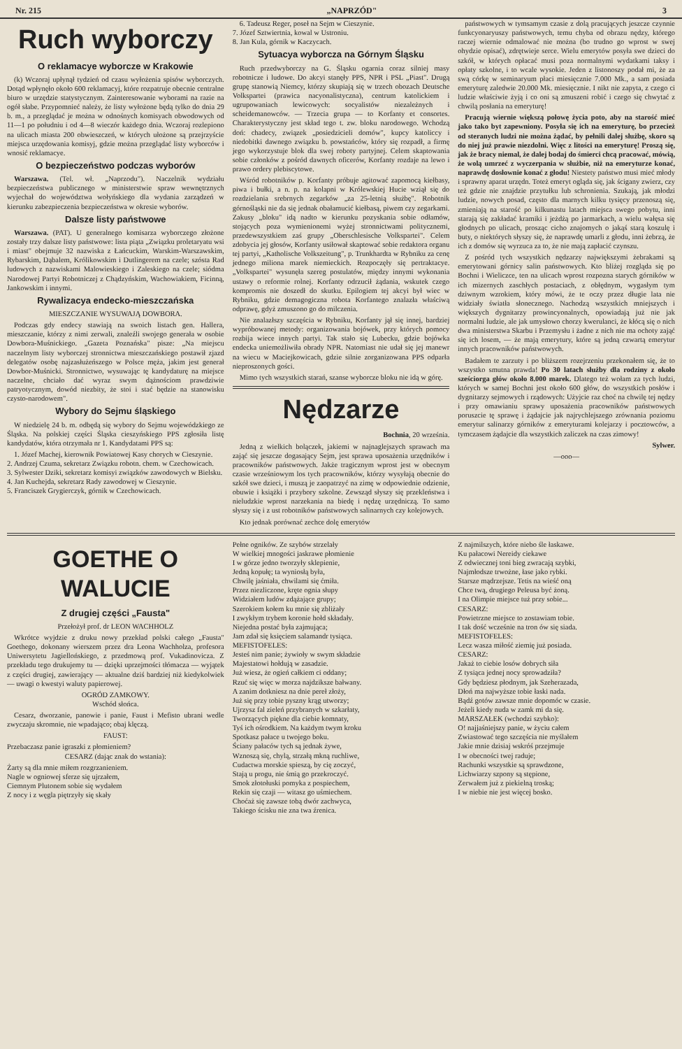Nr. 215 „NAPRZÓD" 3
Ruch wyborczy
O reklamacye wyborcze w Krakowie
(k) Wczoraj upłynął tydzień od czasu wyłożenia spisów wyborczych. Dotąd wpłynęło około 600 reklamacyj, które rozpatruje obecnie centralne biuro w urzędzie statystycznym. Zainteresowanie wyborami na razie na ogół słabe. Przypomnieć należy, że listy wyłożone będą tylko do dnia 29 b. m., a przeglądać je można w odnośnych komisyach obwodowych od 11—1 po południu i od 4—8 wieczór każdego dnia. Wczoraj rozlepiono na ulicach miasta 200 obwieszczeń, w których ułożone są przejrzyście miejsca urzędowania komisyj, gdzie można przeglądać listy wyborców i wnosić reklamacye.
O bezpieczeństwo podczas wyborów
Warszawa. (Tel. wł. „Naprzodu"). Naczelnik wydziału bezpieczeństwa publicznego w ministerstwie spraw wewnętrznych wyjechał do województwa wołyńskiego dla wydania zarządzeń w kierunku zabezpieczenia bezpieczeństwa w okresie wyborów.
Dalsze listy państwowe
Warszawa. (PAT). U generalnego komisarza wyborczego złożone zostały trzy dalsze listy państwowe: lista piąta „Związku proletaryatu wsi i miast" obejmuje 32 nazwiska z Łańcuckim, Warskim-Warszawskim, Rybarskim, Dąbalem, Królikowskim i Dutlingerem na czele; szósta Rad ludowych z nazwiskami Malowieskiego i Zaleskiego na czele; siódma Narodowej Partyi Robotniczej z Chądzyńskim, Wachowiakiem, Ficinną, Jankowskim i innymi.
Rywalizacya endecko-mieszczańska
MIESZCZANIE WYSUWAJĄ DOWBORA.
Podczas gdy endecy stawiają na swoich listach gen. Hallera, mieszczanie, którzy z nimi zerwali, znaleźli swojego generała w osobie Dowbora-Muśnickiego. „Gazeta Poznańska" pisze: „Na miejscu naczelnym listy wyborczej stronnictwa mieszczańskiego postawił zjazd delegatów osobę najzasłużeńszego w Polsce męża, jakim jest generał Dowbor-Muśnicki. Stronnictwo, wysuwając tę kandydaturę na miejsce naczelne, chciało dać wyraz swym dążnościom prawdziwie patryotycznym, dowód niezbity, że stoi i stać będzie na stanowisku czysto-narodowem".
Wybory do Sejmu śląskiego
W niedzielę 24 b. m. odbędą się wybory do Sejmu wojewódzkiego ze Śląska. Na polskiej części Śląska cieszyńskiego PPS zgłosiła listę kandydatów, która otrzymała nr 1. Kandydatami PPS są:
1. Józef Machej, kierownik Powiatowej Kasy chorych w Cieszynie.
2. Andrzej Czuma, sekretarz Związku robotn. chem. w Czechowicach.
3. Sylwester Dziki, sekretarz komisyi związków zawodowych w Bielsku.
4. Jan Kuchejda, sekretarz Rady zawodowej w Cieszynie.
5. Franciszek Grygierczyk, górnik w Czechowicach.
6. Tadeusz Reger, poseł na Sejm w Cieszynie.
7. Józef Sztwiertnia, kowal w Ustroniu.
8. Jan Kula, górnik w Kaczycach.
Sytuacya wyborcza na Górnym Śląsku
Ruch przedwyborczy na G. Śląsku ogarnia coraz silniej masy robotnicze i ludowe. Do akcyi stanęły PPS, NPR i PSL „Piast". Drugą grupę stanowią Niemcy, którzy skupiają się w trzech obozach Deutsche Volkspartei (prawica nacyonalistyczna), centrum katolickiem i ugrupowaniach lewicowych: socyalistów niezależnych i scheidemanowców. — Trzecia grupa — to Korfanty et consortes. Charakterystyczny jest skład tego t. zw. bloku narodowego. Wchodzą doń: chadecy, związek „posiedzicieli domów", kupcy katoliccy i niedobitki dawnego związku b. powstańców, który się rozpadł, a firmę jego wykorzystuje blok dla swej roboty partyjnej. Celem skaptowania sobie członków z pośród dawnych oficerów, Korfanty rozdaje na lewo i prawo ordery plebiscytowe.
Wśród robotników p. Korfanty próbuje agitować zapomocą kiełbasy, piwa i bułki, a n. p. na kolapni w Królewskiej Hucie wziął się do rozdzielania srebrnych zegarków „za 25-letnią służbę". Robotnik górnośląski nie da się jednak obałamucić kiełbasą, piwem czy zegarkami. Zakusy „bloku" idą nadto w kierunku pozyskania sobie odłamów, stojących poza wymienionemi wyżej stronnictwami politycznemi, przedewszystkiem zaś grupy „Oberschlesische Volkspartei". Celem zdobycia jej głosów, Korfanty usiłował skaptować sobie redaktora organu tej partyi, „Katholische Volkszeitung", p. Trunkhardta w Rybniku za cenę jednego miliona marek niemieckich. Rozpoczęły się pertraktacye. „Volkspartei" wysunęła szereg postulatów, między innymi wykonania ustawy o reformie rolnej. Korfanty odrzucił żądania, wskutek czego kompromis nie doszedł do skutku. Epilogiem tej akcyi był wiec w Rybniku, gdzie demagogiczna robota Korfantego znalazła właściwą odprawę, gdyż zmuszono go do milczenia.
Nie znalazłszy szczęścia w Rybniku, Korfanty jął się innej, bardziej wypróbowanej metody: organizowania bojówek, przy których pomocy rozbija wiece innych partyi. Tak stało się Lubecku, gdzie bojówka endecka uniemożliwiła obrady NPR. Natomiast nie udał się jej manewr na wiecu w Maciejkowicach, gdzie silnie zorganizowana PPS odparła nieproszonych gości.
Mimo tych wszystkich starań, szanse wyborcze bloku nie idą w górę.
Nędzarze
Bochnia, 20 września.
Jedną z wielkich bolączek, jakiemi w najnaglejszych sprawach ma zająć się jeszcze dogasający Sejm, jest sprawa uposażenia urzędników i pracowników państwowych. Jakże tragicznym wprost jest w obecnym czasie wrześniowym los tych pracowników, którzy wysyłają obecnie do szkół swe dzieci, i muszą je zaopatrzyć na zimę w odpowiednie odzienie, obuwie i książki i przybory szkolne. Zewsząd słyszy się przekleństwa i nieludzkie wprost narzekania na biedę i nędzę urzędniczą. To samo słyszy się i z ust robotników państwowych salinarnych czy kolejowych.
Kto jednak porównać zechce dolę emerytów
państwowych w tymsamym czasie z dolą pracujących jeszcze czynnie funkcyonaryuszy państwowych, temu chyba od obrazu nędzy, którego raczej wiernie odmalować nie można (bo trudno go wprost w swej ohydzie opisać), zdrętwieje serce. Wielu emerytów posyła swe dzieci do szkół, w których opłacać musi poza normalnymi wydatkami taksy i opłaty szkolne, i to wcale wysokie. Jeden z listonoszy podał mi, że za swą córkę w seminaryum płaci miesięcznie 7.000 Mk., a sam posiada emeryturę zaledwie 20.000 Mk. miesięcznie. I nikt nie zapyta, z czego ci ludzie właściwie żyją i co oni są zmuszeni robić i czego się chwytać z chwilą posłania na emeryturę!
Pracują wiernie większą połowę życia poto, aby na starość mieć jako tako byt zapewniony. Posyła się ich na emeryturę, bo przecież od steranych ludzi nie można żądać, by pełnili dalej służbę, skoro są do niej już prawie niezdolni. Więc z litości na emeryturę! Proszą się, jak że bracy niemal, że dalej bodaj do śmierci chcą pracować, mówią, że wolą umrzeć z wyczerpania w służbie, niż na emeryturze konać, naprawdę dosłownie konać z głodu! Niestety państwo musi mieć młody i sprawny aparat urzędn. Toteż emeryt ogląda się, jak ścigany zwierz, czy też gdzie nie znajdzie przytułku lub schronienia. Szukają, jak młodzi ludzie, nowych posad, często dla marnych kilku tysięcy przenoszą się, zmieniają na starość po kilkunastu latach miejsca swego pobytu, inni starają się zakładać kramiki i jeżdżą po jarmarkach, a wielu wałęsa się głodnych po ulicach, prosząc cicho znajomych o jakąś starą koszulę i buty, o niektórych słyszy się, że naprawdę umarli z głodu, inni żebrzą, że ich z domów się wyrzuca za to, że nie mają zapłacić czynszu.
Z pośród tych wszystkich nędzarzy największymi żebrakami są emerytowani górnicy salin państwowych. Kto bliżej rozgląda się po Bochni i Wieliczce, ten na ulicach wprost rozpozna starych górników w ich mizernych zaschłych postaciach, z obłędnym, wygasłym tym dziwnym wzrokiem, który mówi, że te oczy przez długie lata nie widziały światła słonecznego. Nachodzą wszystkich mniejszych i większych dygnitarzy prowincyonalnych, opowiadają już nie jak normalni ludzie, ale jak umysłowo chorzy kwerulanci, że kłócą się o nich dwa ministerstwa Skarbu i Przemysłu i żadne z nich nie ma ochoty zająć się ich losem, — że mają emerytury, które są jedną czwartą emerytur innych pracowników państwowych.
Badałem te zarzuty i po bliższem rozejrzeniu przekonałem się, że to wszystko smutna prawda! Po 30 latach służby dla rodziny z około sześciorga głów około 8.000 marek. Dlatego też wołam za tych ludzi, których w samej Bochni jest około 600 głów, do wszystkich posłów i dygnitarzy sejmowych i rządowych: Użyjcie raz choć na chwilę tej nędzy i przy omawianiu sprawy uposażenia pracowników państwowych poruszcie tę sprawę i żądajcie jak najrychlejszego zrównania poziomu emerytur salinarzy górników z emeryturami kolejarzy i pocztowców, a tymczasem żądajcie dla wszystkich zaliczek na czas zimowy!
Sylwer.
—ooo—
GOETHE O WALUCIE
Z drugiej części „Fausta"
Przełożył prof. dr LEON WACHHOLZ
Wkrótce wyjdzie z druku nowy przekład polski całego „Fausta" Goethego, dokonany wierszem przez dra Leona Wachholza, profesora Uniwersytetu Jagiellońskiego, z przedmową prof. Vukadinovicza. Z przekładu tego drukujemy tu — dzięki uprzejmości tłómacza — wyjątek z części drugiej, zawierający — aktualne dziś bardziej niż kiedykolwiek — uwagi o kwestyi waluty papierowej.
OGRÓD ZAMKOWY.
Wschód słońca.
Cesarz, dworzanie, panowie i panie, Faust i Mefisto ubrani wedle zwyczaju skromnie, nie wpadająco; obaj klęczą.
FAUST:
Przebaczasz panie igraszki z płomieniem?
CESARZ (dając znak do wstania):
Żarty są dla mnie miłem rozgrzanieniem.
Nagle w ogniowej sferze się ujrzałem,
Ciemnym Plutonem sobie się wydałem
Z nocy i z węgla piętrzyły się skały
Pełne ogników. Ze szybów strzelały
W wielkiej mnogości jaskrawe płomienie
I w górze jedno tworzyły sklepienie,
Jedną kopułę; ta wyniosłą była,
Chwilę jaśniała, chwilami się ćmiła.
Przez niezliczone, kręte ognia słupy
Widziałem ludów zdążające grupy;
Szerokiem kołem ku mnie się zbliżały
I zwykłym trybem koronie hołd składały.
Niejedna postać była zajmująca;
Jam zdał się księciem salamandr tysiąca.
MEFISTOFELES:
Jesteś nim panie; żywioły w swym składzie
Majestatowi hołdują w zasadzie.
Już wiesz, że ogień całkiem ci oddany;
Rzuć się więc w morza najdziksze bałwany.
A zanim dotkniesz na dnie pereł złoży,
Już się przy tobie pyszny krąg utworzy;
Ujrzysz fal zieleń przybranych w szkarłaty,
Tworzących piękne dla ciebie komnaty,
Tyś ich ośrodkiem. Na każdym twym kroku
Spotkasz pałace u twojego boku.
Ściany pałaców tych są jednak żywe,
Wznoszą się, chylą, strzałą mkną ruchliwe,
Cudactwa morskie spieszą, by cię zoczyć,
Stają u progu, nie śmią go przekroczyć.
Smok złotołuski pomyka z pospiechem,
Rekin się czaji — witasz go uśmiechem.
Choćaż się zawsze tobą dwór zachwyca,
Takiego ścisku nie zna twa źrenica.
Z najmilszych, które niebo śle łaskawe.
Ku pałacowi Nereidy ciekawe
Z odwiecznej toni bieg zwracają szybki,
Najmłodsze trwożne, łase jako rybki.
Starsze mądrzejsze. Tetis na wieść oną
Chce twą, drugiego Peleusa być żoną.
I na Olimpie miejsce tuż przy sobie...
CESARZ:
Powietrzne miejsce to zostawiam tobie.
I tak dość wcześnie na tron ów się siada.
MEFISTOFELES:
Lecz wasza miłość ziemię już posiada.
CESARZ:
Jakaż to ciebie losów dobrych siła
Z tysiąca jednej nocy sprowadziła?
Gdy będziesz płodnym, jak Szeherazada,
Dłoń ma najwyższe tobie łaski nada.
Bądź gotów zawsze mnie dopomóc w czasie.
Jeżeli kiedy nuda w zamk mi da się.
MARSZAŁEK (wchodzi szybko):
O! najjaśniejszy panie, w życiu całem
Zwiastować tego szczęścia nie myślałem
Jakie mnie dzisiaj wskróś przejmuje
I w obecności twej raduje;
Rachunki wszystkie są sprawdzone,
Lichwiarzy szpony są stępione,
Zerwałem już z piekielną troską;
I w niebie nie jest więcej bosko.